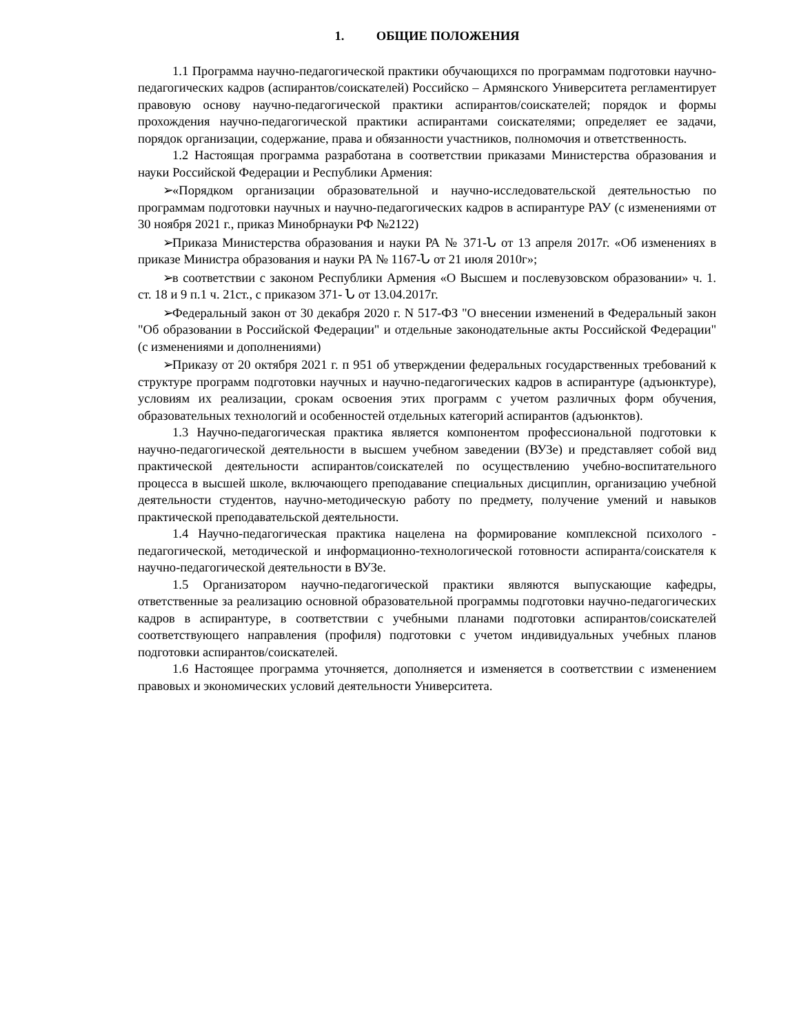1. ОБЩИЕ ПОЛОЖЕНИЯ
1.1 Программа научно-педагогической практики обучающихся по программам подготовки научно-педагогических кадров (аспирантов/соискателей) Российско – Армянского Университета регламентирует правовую основу научно-педагогической практики аспирантов/соискателей; порядок и формы прохождения научно-педагогической практики аспирантами соискателями; определяет ее задачи, порядок организации, содержание, права и обязанности участников, полномочия и ответственность.
1.2 Настоящая программа разработана в соответствии приказами Министерства образования и науки Российской Федерации и Республики Армения:
➢ «Порядком организации образовательной и научно-исследовательской деятельностью по программам подготовки научных и научно-педагогических кадров в аспирантуре РАУ (с изменениями от 30 ноября 2021 г., приказ Минобрнауки РФ №2122)
➢ Приказа Министерства образования и науки РА № 371-Ն от 13 апреля 2017г. «Об изменениях в приказе Министра образования и науки РА № 1167-Ն от 21 июля 2010г»;
➢ в соответствии с законом Республики Армения «О Высшем и послевузовском образовании» ч. 1. ст. 18 и 9 п.1 ч. 21ст., с приказом 371- Ն от 13.04.2017г.
➢ Федеральный закон от 30 декабря 2020 г. N 517-ФЗ "О внесении изменений в Федеральный закон "Об образовании в Российской Федерации" и отдельные законодательные акты Российской Федерации" (с изменениями и дополнениями)
➢ Приказу от 20 октября 2021 г. п 951 об утверждении федеральных государственных требований к структуре программ подготовки научных и научно-педагогических кадров в аспирантуре (адъюнктуре), условиям их реализации, срокам освоения этих программ с учетом различных форм обучения, образовательных технологий и особенностей отдельных категорий аспирантов (адъюнктов).
1.3 Научно-педагогическая практика является компонентом профессиональной подготовки к научно-педагогической деятельности в высшем учебном заведении (ВУЗе) и представляет собой вид практической деятельности аспирантов/соискателей по осуществлению учебно-воспитательного процесса в высшей школе, включающего преподавание специальных дисциплин, организацию учебной деятельности студентов, научно-методическую работу по предмету, получение умений и навыков практической преподавательской деятельности.
1.4 Научно-педагогическая практика нацелена на формирование комплексной психолого - педагогической, методической и информационно-технологической готовности аспиранта/соискателя к научно-педагогической деятельности в ВУЗе.
1.5 Организатором научно-педагогической практики являются выпускающие кафедры, ответственные за реализацию основной образовательной программы подготовки научно-педагогических кадров в аспирантуре, в соответствии с учебными планами подготовки аспирантов/соискателей соответствующего направления (профиля) подготовки с учетом индивидуальных учебных планов подготовки аспирантов/соискателей.
1.6 Настоящее программа уточняется, дополняется и изменяется в соответствии с изменением правовых и экономических условий деятельности Университета.